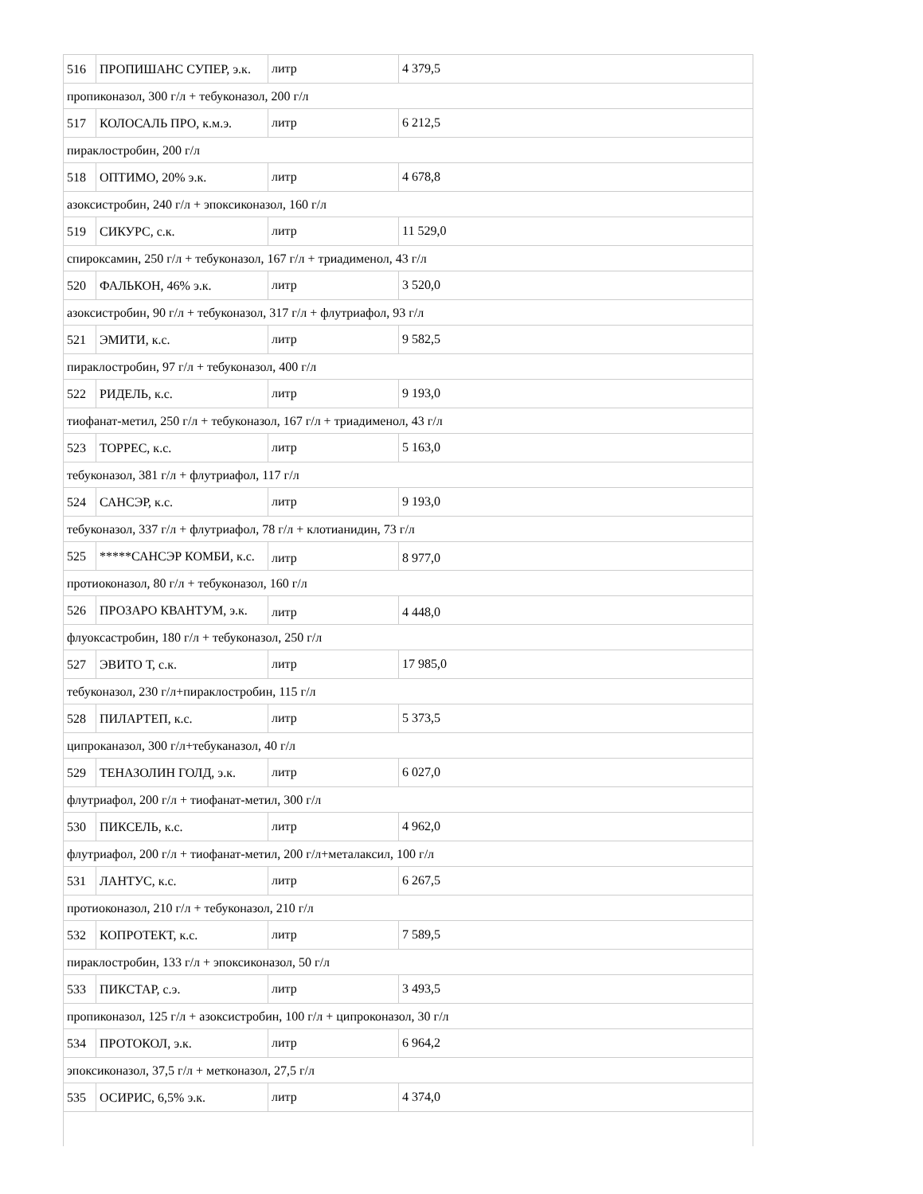| 516 | ПРОПИШАНС СУПЕР, э.к. | литр | 4 379,5 |
| пропиконазол, 300 г/л + тебуконазол, 200 г/л | | | |
| 517 | КОЛОСАЛЬ ПРО, к.м.э. | литр | 6 212,5 |
| пираклостробин, 200 г/л | | | |
| 518 | ОПТИМО, 20% э.к. | литр | 4 678,8 |
| азоксистробин, 240 г/л + эпоксиконазол, 160 г/л | | | |
| 519 | СИКУРС, с.к. | литр | 11 529,0 |
| спироксамин, 250 г/л + тебуконазол, 167 г/л + триадименол, 43 г/л | | | |
| 520 | ФАЛЬКОН, 46% э.к. | литр | 3 520,0 |
| азоксистробин, 90 г/л + тебуконазол, 317 г/л + флутриафол, 93 г/л | | | |
| 521 | ЭМИТИ, к.с. | литр | 9 582,5 |
| пираклостробин, 97 г/л + тебуконазол, 400 г/л | | | |
| 522 | РИДЕЛЬ, к.с. | литр | 9 193,0 |
| тиофанат-метил, 250 г/л + тебуконазол, 167 г/л + триадименол, 43 г/л | | | |
| 523 | ТОРРЕС, к.с. | литр | 5 163,0 |
| тебуконазол, 381 г/л + флутриафол, 117 г/л | | | |
| 524 | САНСЭР, к.с. | литр | 9 193,0 |
| тебуконазол, 337 г/л + флутриафол, 78 г/л + клотианидин, 73 г/л | | | |
| 525 | *****САНСЭР КОМБИ, к.с. | литр | 8 977,0 |
| протиоконазол, 80 г/л + тебуконазол, 160 г/л | | | |
| 526 | ПРОЗАРО КВАНТУМ, э.к. | литр | 4 448,0 |
| флуоксастробин, 180 г/л + тебуконазол, 250 г/л | | | |
| 527 | ЭВИТО Т, с.к. | литр | 17 985,0 |
| тебуконазол, 230 г/л+пираклостробин, 115 г/л | | | |
| 528 | ПИЛАРТЕП, к.с. | литр | 5 373,5 |
| ципроканазол, 300 г/л+тебуканазол, 40 г/л | | | |
| 529 | ТЕНАЗОЛИН ГОЛД, э.к. | литр | 6 027,0 |
| флутриафол, 200 г/л + тиофанат-метил, 300 г/л | | | |
| 530 | ПИКСЕЛЬ, к.с. | литр | 4 962,0 |
| флутриафол, 200 г/л + тиофанат-метил, 200 г/л+металаксил, 100 г/л | | | |
| 531 | ЛАНТУС, к.с. | литр | 6 267,5 |
| протиоконазол, 210 г/л + тебуконазол, 210 г/л | | | |
| 532 | КОПРОТЕКТ, к.с. | литр | 7 589,5 |
| пираклостробин, 133 г/л + эпоксиконазол, 50 г/л | | | |
| 533 | ПИКСТАР, с.э. | литр | 3 493,5 |
| пропиконазол, 125 г/л + азоксистробин, 100 г/л + ципроконазол, 30 г/л | | | |
| 534 | ПРОТОКОЛ, э.к. | литр | 6 964,2 |
| эпоксиконазол, 37,5 г/л + метконазол, 27,5 г/л | | | |
| 535 | ОСИРИС, 6,5% э.к. | литр | 4 374,0 |